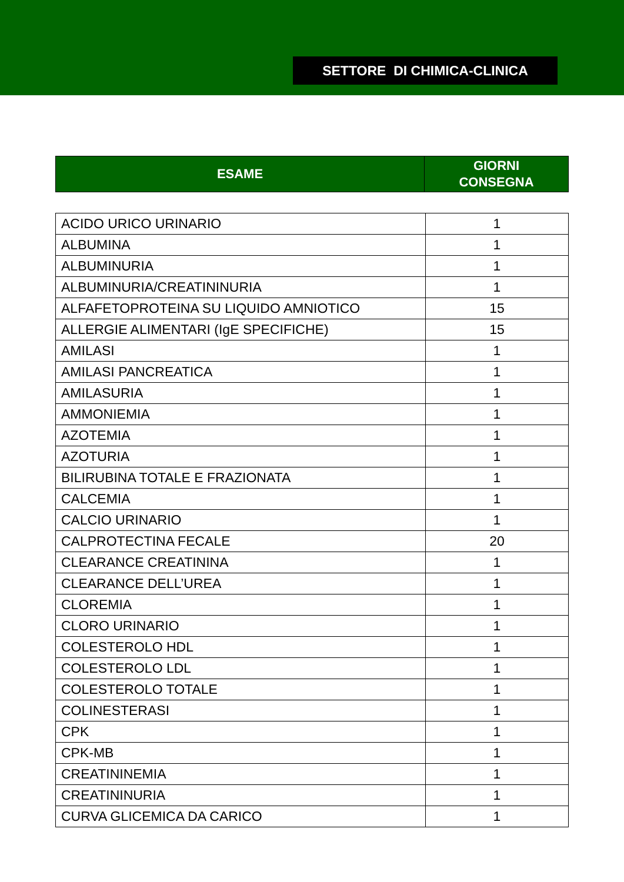SETTORE DI CHIMICA-CLINICA
| ESAME | GIORNI CONSEGNA |
| --- | --- |
| ACIDO URICO URINARIO | 1 |
| ALBUMINA | 1 |
| ALBUMINURIA | 1 |
| ALBUMINURIA/CREATININURIA | 1 |
| ALFAFETOPROTEINA SU LIQUIDO AMNIOTICO | 15 |
| ALLERGIE ALIMENTARI (IgE SPECIFICHE) | 15 |
| AMILASI | 1 |
| AMILASI PANCREATICA | 1 |
| AMILASURIA | 1 |
| AMMONIEMIA | 1 |
| AZOTEMIA | 1 |
| AZOTURIA | 1 |
| BILIRUBINA TOTALE E FRAZIONATA | 1 |
| CALCEMIA | 1 |
| CALCIO URINARIO | 1 |
| CALPROTECTINA FECALE | 20 |
| CLEARANCE CREATININA | 1 |
| CLEARANCE DELL’UREA | 1 |
| CLOREMIA | 1 |
| CLORO URINARIO | 1 |
| COLESTEROLO HDL | 1 |
| COLESTEROLO LDL | 1 |
| COLESTEROLO TOTALE | 1 |
| COLINESTERASI | 1 |
| CPK | 1 |
| CPK-MB | 1 |
| CREATININEMIA | 1 |
| CREATININURIA | 1 |
| CURVA GLICEMICA DA CARICO | 1 |